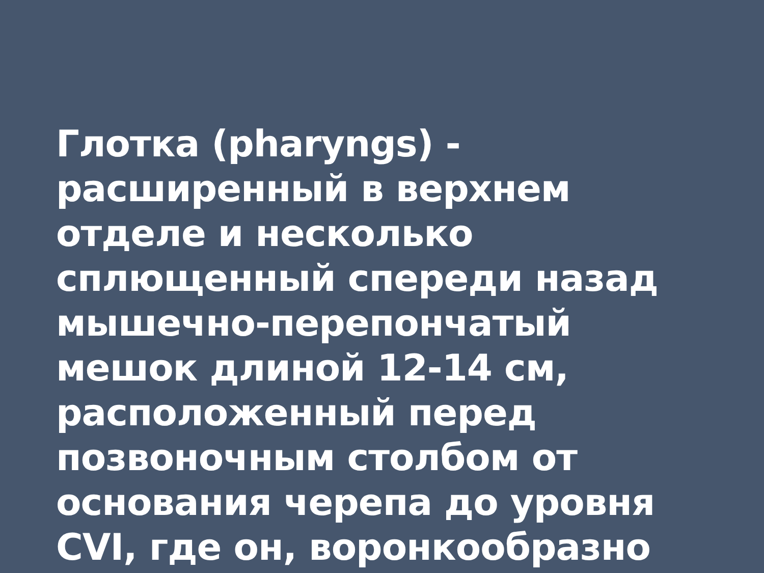Глотка (pharyngs) -
расширенный в верхнем
отделе и несколько
сплющенный спереди назад
мышечно-перепончатый
мешок длиной 12-14 см,
расположенный перед
позвоночным столбом от
основания черепа до уровня
CVI, где он, воронкообразно